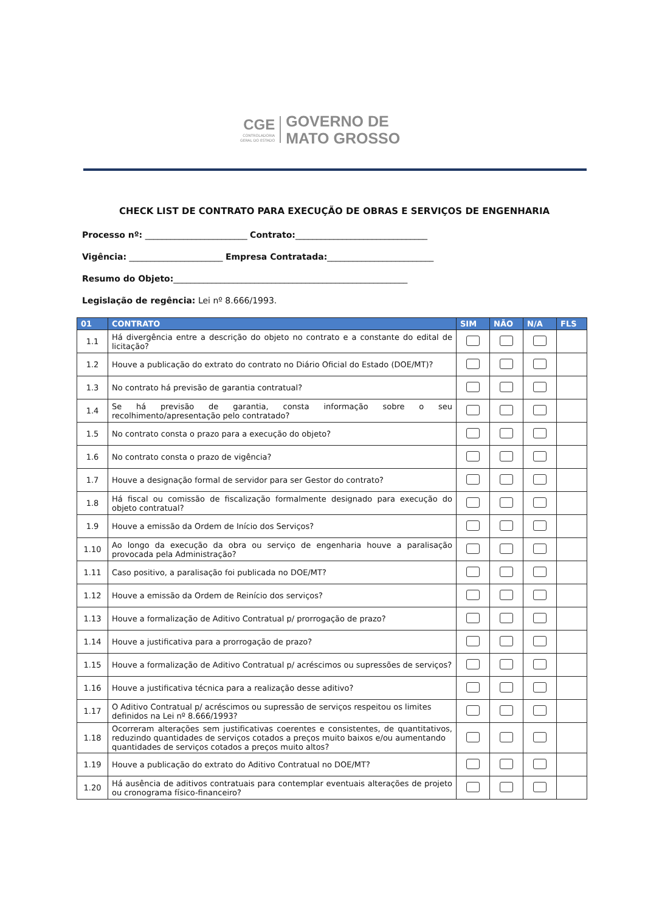CGE
CONTROLADORIA
GERAL DO ESTADO
GOVERNO DE
MATO GROSSO
CHECK LIST DE CONTRATO PARA EXECUÇÃO DE OBRAS E SERVIÇOS DE ENGENHARIA
Processo nº: ________________________ Contrato:_______________________________
Vigência: ______________________ Empresa Contratada:_________________________
Resumo do Objeto:_______________________________________________________
Legislação de regência: Lei nº 8.666/1993.
| 01 | CONTRATO | SIM | NÃO | N/A | FLS |
| --- | --- | --- | --- | --- | --- |
| 1.1 | Há divergência entre a descrição do objeto no contrato e a constante do edital de licitação? | | | | |
| 1.2 | Houve a publicação do extrato do contrato no Diário Oficial do Estado (DOE/MT)? | | | | |
| 1.3 | No contrato há previsão de garantia contratual? | | | | |
| 1.4 | Se há previsão de garantia, consta informação sobre o seu recolhimento/apresentação pelo contratado? | | | | |
| 1.5 | No contrato consta o prazo para a execução do objeto? | | | | |
| 1.6 | No contrato consta o prazo de vigência? | | | | |
| 1.7 | Houve a designação formal de servidor para ser Gestor do contrato? | | | | |
| 1.8 | Há fiscal ou comissão de fiscalização formalmente designado para execução do objeto contratual? | | | | |
| 1.9 | Houve a emissão da Ordem de Início dos Serviços? | | | | |
| 1.10 | Ao longo da execução da obra ou serviço de engenharia houve a paralisação provocada pela Administração? | | | | |
| 1.11 | Caso positivo, a paralisação foi publicada no DOE/MT? | | | | |
| 1.12 | Houve a emissão da Ordem de Reinício dos serviços? | | | | |
| 1.13 | Houve a formalização de Aditivo Contratual p/ prorrogação de prazo? | | | | |
| 1.14 | Houve a justificativa para a prorrogação de prazo? | | | | |
| 1.15 | Houve a formalização de Aditivo Contratual p/ acréscimos ou supressões de serviços? | | | | |
| 1.16 | Houve a justificativa técnica para a realização desse aditivo? | | | | |
| 1.17 | O Aditivo Contratual p/ acréscimos ou supressão de serviços respeitou os limites definidos na Lei nº 8.666/1993? | | | | |
| 1.18 | Ocorreram alterações sem justificativas coerentes e consistentes, de quantitativos, reduzindo quantidades de serviços cotados a preços muito baixos e/ou aumentando quantidades de serviços cotados a preços muito altos? | | | | |
| 1.19 | Houve a publicação do extrato do Aditivo Contratual no DOE/MT? | | | | |
| 1.20 | Há ausência de aditivos contratuais para contemplar eventuais alterações de projeto ou cronograma físico-financeiro? | | | | |